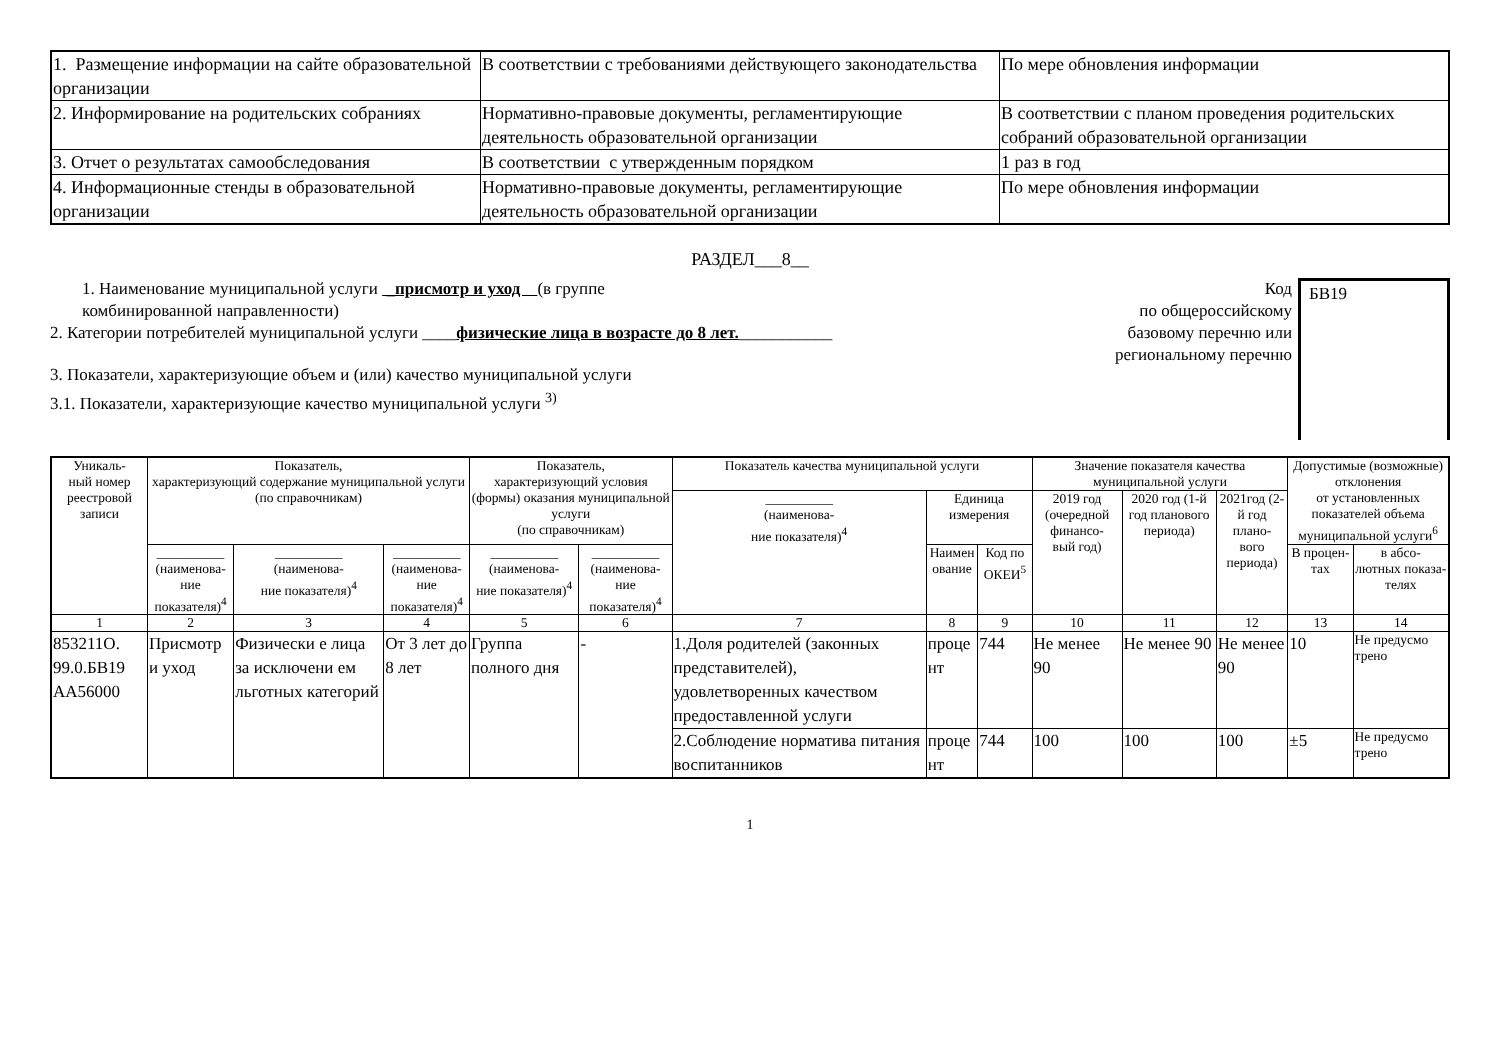| 1. Размещение информации на сайте образовательной организации | В соответствии с требованиями действующего законодательства | По мере обновления информации |
| 2. Информирование на родительских собраниях | Нормативно-правовые документы, регламентирующие деятельность образовательной организации | В соответствии с планом проведения родительских собраний образовательной организации |
| 3. Отчет о результатах самообследования | В соответствии с утвержденным порядком | 1 раз в год |
| 4. Информационные стенды в образовательной организации | Нормативно-правовые документы, регламентирующие деятельность образовательной организации | По мере обновления информации |
РАЗДЕЛ___8__
1. Наименование муниципальной услуги _присмотр и уход (в группе
комбинированной направленности)
2. Категории потребителей муниципальной услуги ____физические лица в возрасте до 8 лет.___________
3. Показатели, характеризующие объем и (или) качество муниципальной услуги
3.1. Показатели, характеризующие качество муниципальной услуги <sup>3)</sup>
Код
по общероссийскому базовому перечню или региональному перечню
БВ19
| Уникаль- ный номер реестровой записи | Показатель, характеризующий содержание муниципальной услуги (по справочникам) | | | Показатель, характеризующий условия (формы) оказания муниципальной услуги (по справочникам) | | Показатель качества муниципальной услуги | | | Значение показателя качества муниципальной услуги | | | Допустимые (возможные) отклонения от установленных показателей объема муниципальной услуги<sup>6</sup> | |
| --- | --- | --- | --- | --- | --- | --- | --- | --- | --- | --- | --- | --- | --- |
| | | | | | | __________ (наименова- ние показателя)<sup>4</sup> | Единица измерения | | 2019 год (очередной финансо- вый год) | 2020 год (1-й год планового периода) | 2021год (2-й год плано- вого периода) | | |
| | __________ (наименова- ние показателя)<sup>4</sup> | __________ (наименова- ние показателя)<sup>4</sup> | __________ (наименова- ние показателя)<sup>4</sup> | __________ (наименова- ние показателя)<sup>4</sup> | __________ (наименова- ние показателя)<sup>4</sup> | | Наимен ование | Код по ОКЕИ<sup>5</sup> | | | | В процен- тах | в абсо- лютных показа- телях |
| 1 | 2 | 3 | 4 | 5 | 6 | 7 | 8 | 9 | 10 | 11 | 12 | 13 | 14 |
| 853211О. 99.0.БВ19 АА56000 | Присмотр и уход | Физически е лица за исключени ем льготных категорий | От 3 лет до 8 лет | Группа полного дня | - | 1.Доля родителей (законных представителей), удовлетворенных качеством предоставленной услуги | проце нт | 744 | Не менее 90 | Не менее 90 | Не менее 90 | 10 | Не предусмо трено |
| | | | | | | 2.Соблюдение норматива питания воспитанников | проце нт | 744 | 100 | 100 | 100 | ±5 | Не предусмо трено |
1